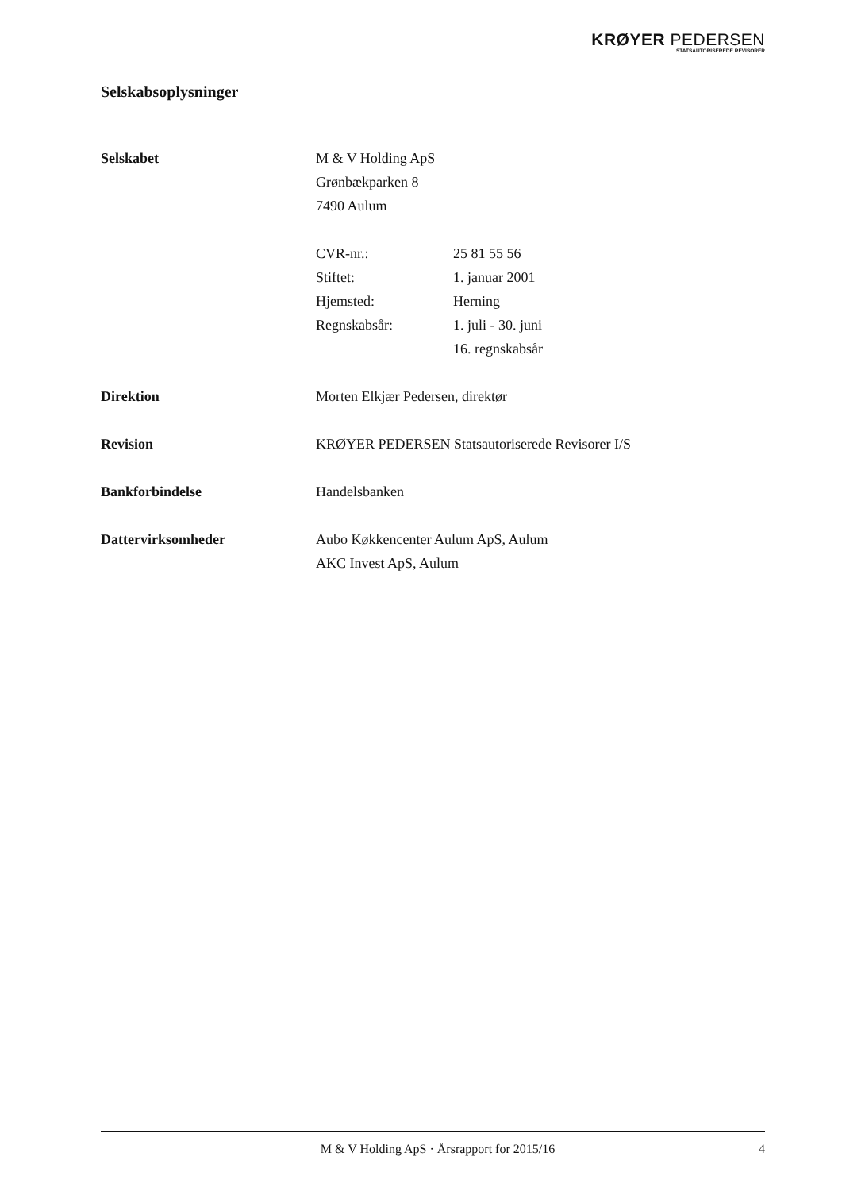KRØYER PEDERSEN
STATSAUTORISEREDE REVISORER
Selskabsoplysninger
Selskabet M & V Holding ApS
Grønbækparken 8
7490 Aulum
CVR-nr.: 25 81 55 56
Stiftet: 1. januar 2001
Hjemsted: Herning
Regnskabsår: 1. juli - 30. juni
16. regnskabsår
Direktion Morten Elkjær Pedersen, direktør
Revision KRØYER PEDERSEN Statsautoriserede Revisorer I/S
Bankforbindelse Handelsbanken
Dattervirksomheder Aubo Køkkencenter Aulum ApS, Aulum
AKC Invest ApS, Aulum
M & V Holding ApS · Årsrapport for 2015/16 4